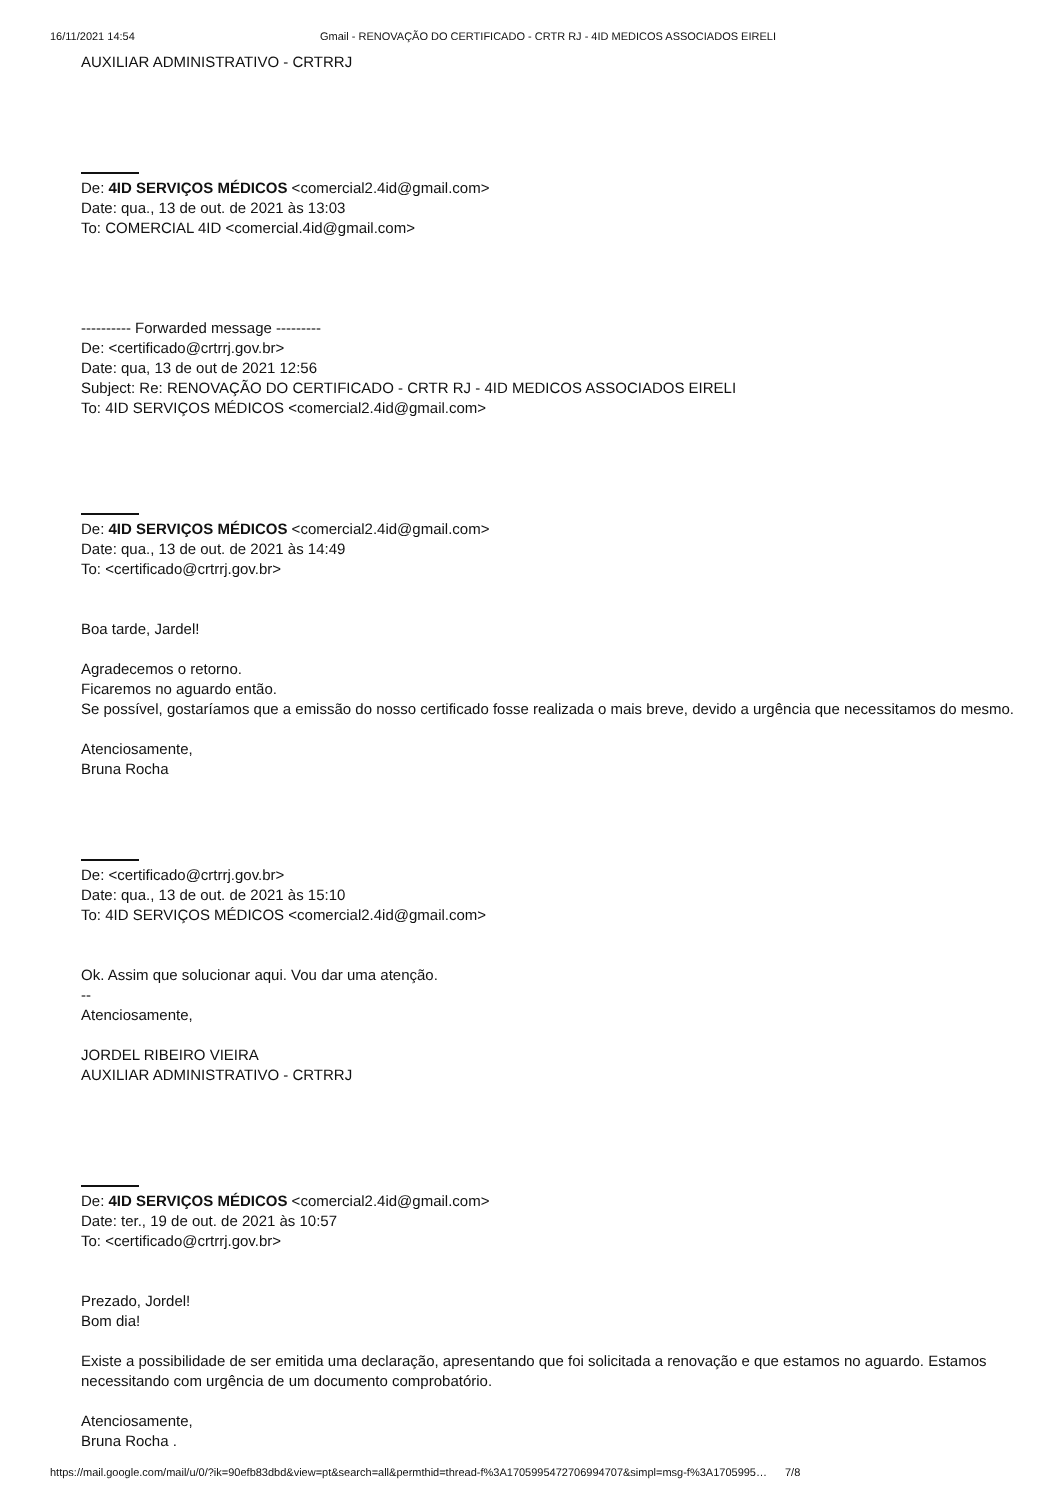16/11/2021 14:54 Gmail - RENOVAÇÃO DO CERTIFICADO - CRTR RJ - 4ID MEDICOS ASSOCIADOS EIRELI
AUXILIAR ADMINISTRATIVO - CRTRRJ
De: 4ID SERVIÇOS MÉDICOS <comercial2.4id@gmail.com>
Date: qua., 13 de out. de 2021 às 13:03
To: COMERCIAL 4ID <comercial.4id@gmail.com>
---------- Forwarded message ---------
De: <certificado@crtrrj.gov.br>
Date: qua, 13 de out de 2021 12:56
Subject: Re: RENOVAÇÃO DO CERTIFICADO - CRTR RJ - 4ID MEDICOS ASSOCIADOS EIRELI
To: 4ID SERVIÇOS MÉDICOS <comercial2.4id@gmail.com>
De: 4ID SERVIÇOS MÉDICOS <comercial2.4id@gmail.com>
Date: qua., 13 de out. de 2021 às 14:49
To: <certificado@crtrrj.gov.br>
Boa tarde, Jardel!
Agradecemos o retorno.
Ficaremos no aguardo então.
Se possível, gostaríamos que a emissão do nosso certificado fosse realizada o mais breve, devido a urgência que necessitamos do mesmo.
Atenciosamente,
Bruna Rocha
De: <certificado@crtrrj.gov.br>
Date: qua., 13 de out. de 2021 às 15:10
To: 4ID SERVIÇOS MÉDICOS <comercial2.4id@gmail.com>
Ok. Assim que solucionar aqui. Vou dar uma atenção.
--
Atenciosamente,
JORDEL RIBEIRO VIEIRA
AUXILIAR ADMINISTRATIVO - CRTRRJ
De: 4ID SERVIÇOS MÉDICOS <comercial2.4id@gmail.com>
Date: ter., 19 de out. de 2021 às 10:57
To: <certificado@crtrrj.gov.br>
Prezado, Jordel!
Bom dia!
Existe a possibilidade de ser emitida uma declaração, apresentando que foi solicitada a renovação e que estamos no aguardo. Estamos necessitando com urgência de um documento comprobatório.
Atenciosamente,
Bruna Rocha .
https://mail.google.com/mail/u/0/?ik=90efb83dbd&view=pt&search=all&permthid=thread-f%3A1705995472706994707&simpl=msg-f%3A1705995… 7/8